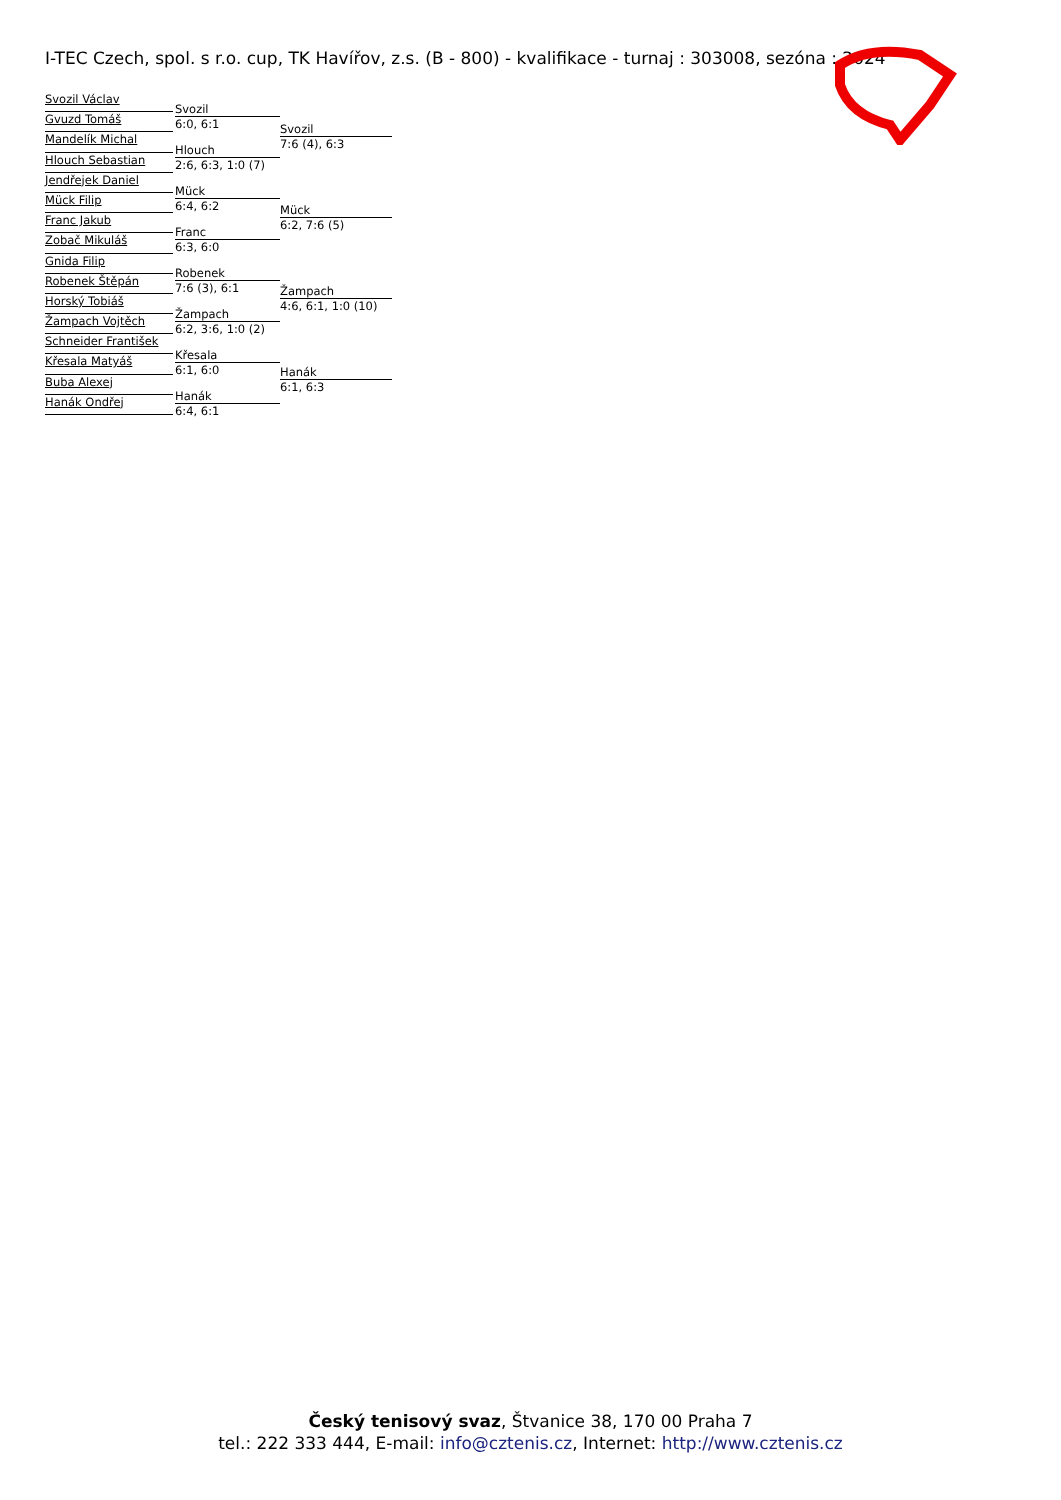I-TEC Czech, spol. s r.o. cup, TK Havířov, z.s. (B - 800) - kvalifikace - turnaj : 303008, sezóna : 2024
Svozil Václav
Gvuzd Tomáš
Mandelík Michal
Hlouch Sebastian
Jendřejek Daniel
Mück Filip
Franc Jakub
Zobač Mikuláš
Gnida Filip
Robenek Štěpán
Horský Tobiáš
Žampach Vojtěch
Schneider František
Křesala Matyáš
Buba Alexej
Hanák Ondřej
Svozil
6:0, 6:1
Hlouch
2:6, 6:3, 1:0 (7)
Mück
6:4, 6:2
Franc
6:3, 6:0
Robenek
7:6 (3), 6:1
Žampach
6:2, 3:6, 1:0 (2)
Křesala
6:1, 6:0
Hanák
6:4, 6:1
Svozil
7:6 (4), 6:3
Mück
6:2, 7:6 (5)
Žampach
4:6, 6:1, 1:0 (10)
Hanák
6:1, 6:3
Český tenisový svaz, Štvanice 38, 170 00 Praha 7
tel.: 222 333 444, E-mail: info@cztenis.cz, Internet: http://www.cztenis.cz